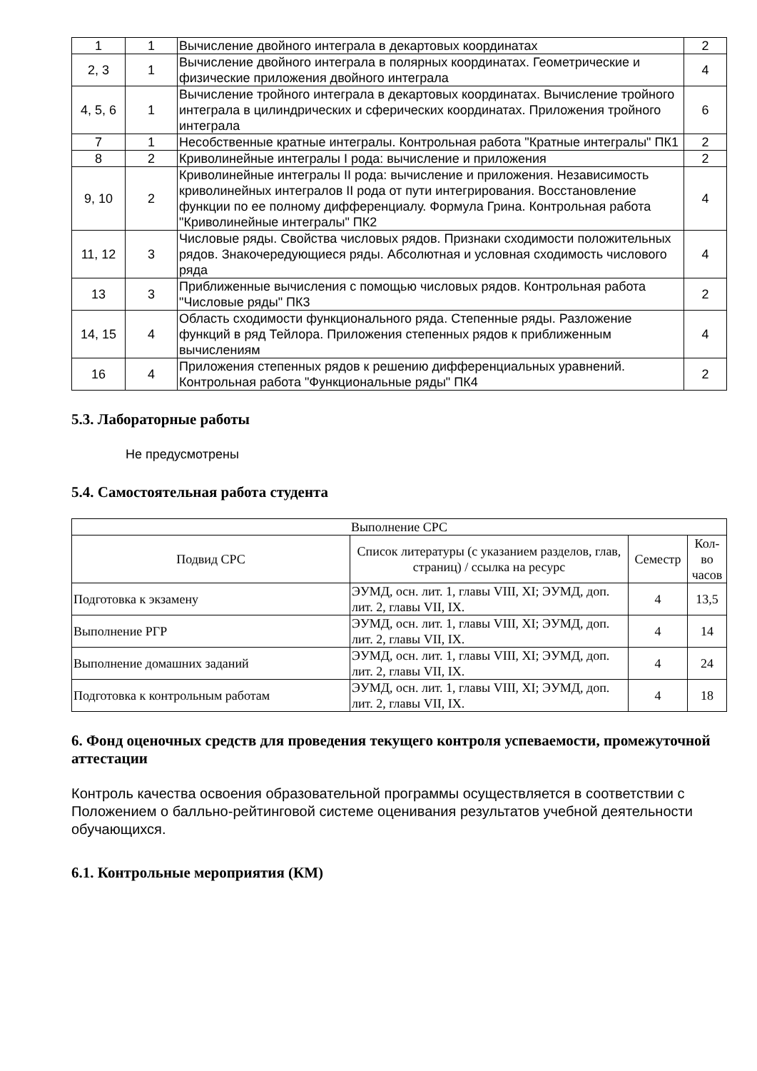| 1 | 1 | Вычисление двойного интеграла в декартовых координатах | 2 |
| 2, 3 | 1 | Вычисление двойного интеграла в полярных координатах. Геометрические и физические приложения двойного интеграла | 4 |
| 4, 5, 6 | 1 | Вычисление тройного интеграла в декартовых координатах. Вычисление тройного интеграла в цилиндрических и сферических координатах. Приложения тройного интеграла | 6 |
| 7 | 1 | Несобственные кратные интегралы. Контрольная работа "Кратные интегралы" ПК1 | 2 |
| 8 | 2 | Криволинейные интегралы I рода: вычисление и приложения | 2 |
| 9, 10 | 2 | Криволинейные интегралы II рода: вычисление и приложения. Независимость криволинейных интегралов II рода от пути интегрирования. Восстановление функции по ее полному дифференциалу. Формула Грина. Контрольная работа "Криволинейные интегралы" ПК2 | 4 |
| 11, 12 | 3 | Числовые ряды. Свойства числовых рядов. Признаки сходимости положительных рядов. Знакочередующиеся ряды. Абсолютная и условная сходимость числового ряда | 4 |
| 13 | 3 | Приближенные вычисления с помощью числовых рядов. Контрольная работа "Числовые ряды" ПК3 | 2 |
| 14, 15 | 4 | Область сходимости функционального ряда. Степенные ряды. Разложение функций в ряд Тейлора. Приложения степенных рядов к приближенным вычислениям | 4 |
| 16 | 4 | Приложения степенных рядов к решению дифференциальных уравнений. Контрольная работа "Функциональные ряды" ПК4 | 2 |
5.3. Лабораторные работы
Не предусмотрены
5.4. Самостоятельная работа студента
| Выполнение СРС | | | |
| --- | --- | --- | --- |
| Подвид СРС | Список литературы (с указанием разделов, глав, страниц) / ссылка на ресурс | Семестр | Кол-во часов |
| Подготовка к экзамену | ЭУМД, осн. лит. 1, главы VIII, XI; ЭУМД, доп. лит. 2, главы VII, IX. | 4 | 13,5 |
| Выполнение РГР | ЭУМД, осн. лит. 1, главы VIII, XI; ЭУМД, доп. лит. 2, главы VII, IX. | 4 | 14 |
| Выполнение домашних заданий | ЭУМД, осн. лит. 1, главы VIII, XI; ЭУМД, доп. лит. 2, главы VII, IX. | 4 | 24 |
| Подготовка к контрольным работам | ЭУМД, осн. лит. 1, главы VIII, XI; ЭУМД, доп. лит. 2, главы VII, IX. | 4 | 18 |
6. Фонд оценочных средств для проведения текущего контроля успеваемости, промежуточной аттестации
Контроль качества освоения образовательной программы осуществляется в соответствии с Положением о балльно-рейтинговой системе оценивания результатов учебной деятельности обучающихся.
6.1. Контрольные мероприятия (КМ)